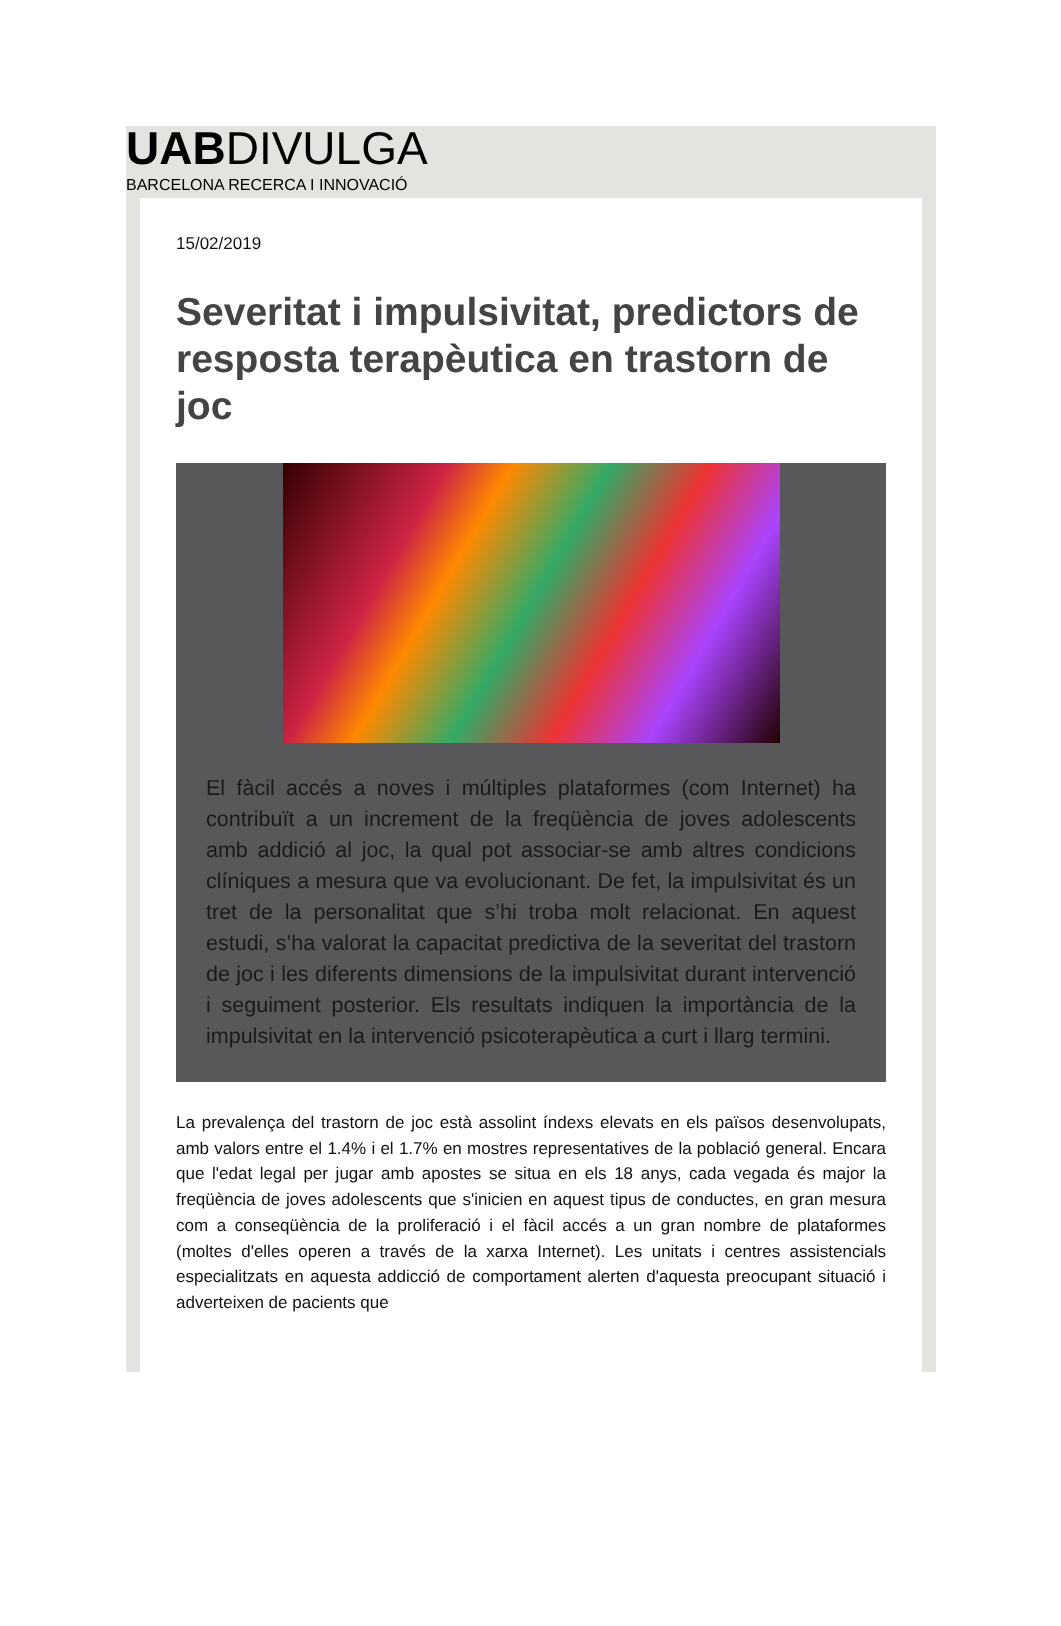UABDIVULGA
BARCELONA RECERCA I INNOVACIÓ
15/02/2019
Severitat i impulsivitat, predictors de resposta terapèutica en trastorn de joc
El fàcil accés a noves i múltiples plataformes (com Internet) ha contribuït a un increment de la freqüència de joves adolescents amb addició al joc, la qual pot associar-se amb altres condicions clíniques a mesura que va evolucionant. De fet, la impulsivitat és un tret de la personalitat que s’hi troba molt relacionat. En aquest estudi, s’ha valorat la capacitat predictiva de la severitat del trastorn de joc i les diferents dimensions de la impulsivitat durant intervenció i seguiment posterior. Els resultats indiquen la importància de la impulsivitat en la intervenció psicoterapèutica a curt i llarg termini.
La prevalença del trastorn de joc està assolint índexs elevats en els països desenvolupats, amb valors entre el 1.4% i el 1.7% en mostres representatives de la població general. Encara que l'edat legal per jugar amb apostes se situa en els 18 anys, cada vegada és major la freqüència de joves adolescents que s'inicien en aquest tipus de conductes, en gran mesura com a conseqüència de la proliferació i el fàcil accés a un gran nombre de plataformes (moltes d'elles operen a través de la xarxa Internet). Les unitats i centres assistencials especialitzats en aquesta addicció de comportament alerten d'aquesta preocupant situació i adverteixen de pacients que